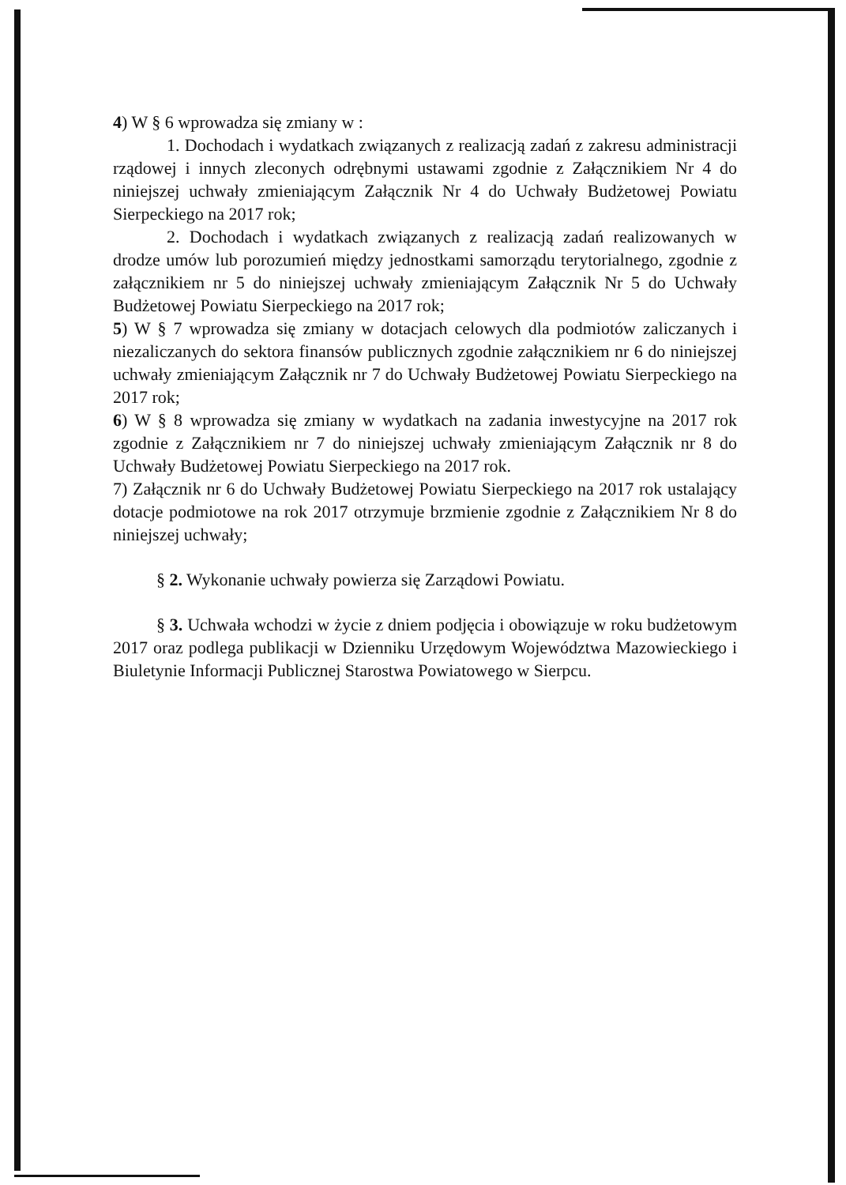4) W § 6 wprowadza się zmiany w :
1. Dochodach i wydatkach związanych z realizacją zadań z zakresu administracji rządowej i innych zleconych odrębnymi ustawami zgodnie z Załącznikiem Nr 4 do niniejszej uchwały zmieniającym Załącznik Nr 4 do Uchwały Budżetowej Powiatu Sierpeckiego na 2017 rok;
2. Dochodach i wydatkach związanych z realizacją zadań realizowanych w drodze umów lub porozumień między jednostkami samorządu terytorialnego, zgodnie z załącznikiem nr 5 do niniejszej uchwały zmieniającym Załącznik Nr 5 do Uchwały Budżetowej Powiatu Sierpeckiego na 2017 rok;
5) W § 7 wprowadza się zmiany w dotacjach celowych dla podmiotów zaliczanych i niezaliczanych do sektora finansów publicznych zgodnie załącznikiem nr 6 do niniejszej uchwały zmieniającym Załącznik nr 7 do Uchwały Budżetowej Powiatu Sierpeckiego na 2017 rok;
6) W § 8 wprowadza się zmiany w wydatkach na zadania inwestycyjne na 2017 rok zgodnie z Załącznikiem nr 7 do niniejszej uchwały zmieniającym Załącznik nr 8 do Uchwały Budżetowej Powiatu Sierpeckiego na 2017 rok.
7) Załącznik nr 6 do Uchwały Budżetowej Powiatu Sierpeckiego na 2017 rok ustalający dotacje podmiotowe na rok 2017 otrzymuje brzmienie zgodnie z Załącznikiem Nr 8 do niniejszej uchwały;
§ 2. Wykonanie uchwały powierza się Zarządowi Powiatu.
§ 3. Uchwała wchodzi w życie z dniem podjęcia i obowiązuje w roku budżetowym 2017 oraz podlega publikacji w Dzienniku Urzędowym Województwa Mazowieckiego i Biuletynie Informacji Publicznej Starostwa Powiatowego w Sierpcu.